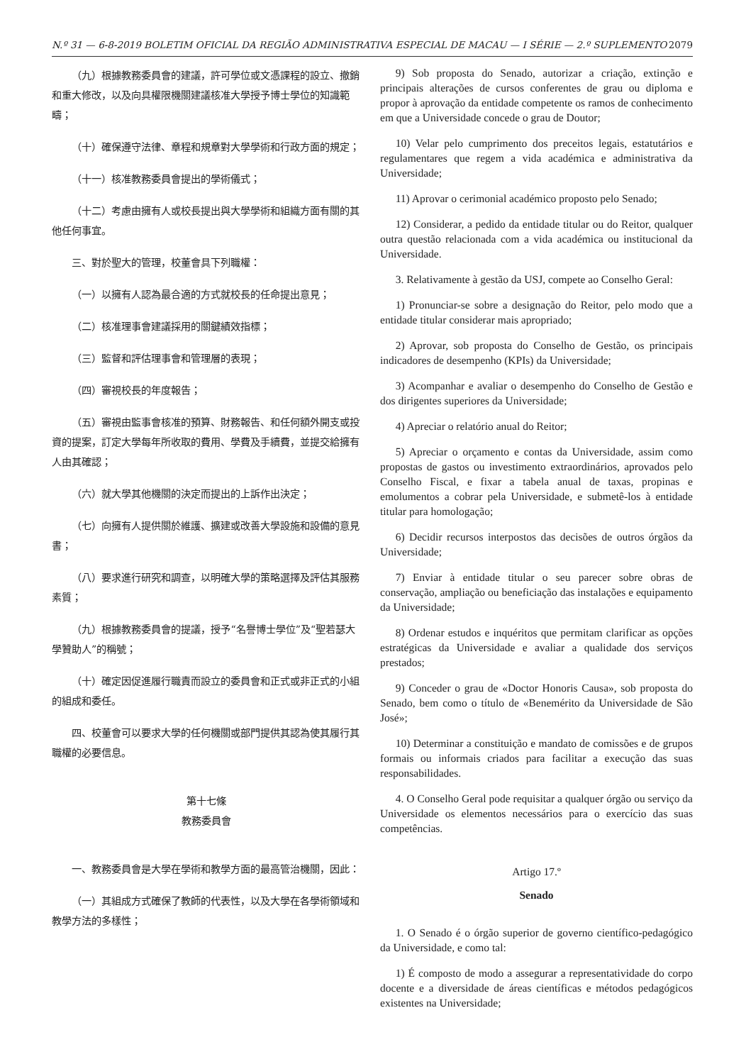N.º 31 — 6-8-2019 BOLETIM OFICIAL DA REGIÃO ADMINISTRATIVA ESPECIAL DE MACAU — I SÉRIE — 2.º SUPLEMENTO 2079
（九）根據教務委員會的建議，許可學位或文憑課程的設立、撤銷和重大修改，以及向具權限機關建議核准大學授予博士學位的知識範疇；
（十）確保遵守法律、章程和規章對大學學術和行政方面的規定；
（十一）核准教務委員會提出的學術儀式；
（十二）考慮由擁有人或校長提出與大學學術和組織方面有關的其他任何事宜。
三、對於聖大的管理，校董會具下列職權：
（一）以擁有人認為最合適的方式就校長的任命提出意見；
（二）核准理事會建議採用的關鍵績效指標；
（三）監督和評估理事會和管理層的表現；
（四）審視校長的年度報告；
（五）審視由監事會核准的預算、財務報告、和任何額外開支或投資的提案，訂定大學每年所收取的費用、學費及手續費，並提交給擁有人由其確認；
（六）就大學其他機關的決定而提出的上訴作出決定；
（七）向擁有人提供關於維護、擴建或改善大學設施和設備的意見書；
（八）要求進行研究和調查，以明確大學的策略選擇及評估其服務素質；
（九）根據教務委員會的提議，授予“名譽博士學位”及“聖若瑟大學贊助人”的稱號；
（十）確定因促進履行職責而設立的委員會和正式或非正式的小組的組成和委任。
四、校董會可以要求大學的任何機關或部門提供其認為使其履行其職權的必要信息。
第十七條
教務委員會
一、教務委員會是大學在學術和教學方面的最高管治機關，因此：
（一）其組成方式確保了教師的代表性，以及大學在各學術領域和教學方法的多樣性；
9) Sob proposta do Senado, autorizar a criação, extinção e principais alterações de cursos conferentes de grau ou diploma e propor à aprovação da entidade competente os ramos de conhecimento em que a Universidade concede o grau de Doutor;
10) Velar pelo cumprimento dos preceitos legais, estatutários e regulamentares que regem a vida académica e administrativa da Universidade;
11) Aprovar o cerimonial académico proposto pelo Senado;
12) Considerar, a pedido da entidade titular ou do Reitor, qualquer outra questão relacionada com a vida académica ou institucional da Universidade.
3. Relativamente à gestão da USJ, compete ao Conselho Geral:
1) Pronunciar-se sobre a designação do Reitor, pelo modo que a entidade titular considerar mais apropriado;
2) Aprovar, sob proposta do Conselho de Gestão, os principais indicadores de desempenho (KPIs) da Universidade;
3) Acompanhar e avaliar o desempenho do Conselho de Gestão e dos dirigentes superiores da Universidade;
4) Apreciar o relatório anual do Reitor;
5) Apreciar o orçamento e contas da Universidade, assim como propostas de gastos ou investimento extraordinários, aprovados pelo Conselho Fiscal, e fixar a tabela anual de taxas, propinas e emolumentos a cobrar pela Universidade, e submetê-los à entidade titular para homologação;
6) Decidir recursos interpostos das decisões de outros órgãos da Universidade;
7) Enviar à entidade titular o seu parecer sobre obras de conservação, ampliação ou beneficiação das instalações e equipamento da Universidade;
8) Ordenar estudos e inquéritos que permitam clarificar as opções estratégicas da Universidade e avaliar a qualidade dos serviços prestados;
9) Conceder o grau de «Doctor Honoris Causa», sob proposta do Senado, bem como o título de «Benemérito da Universidade de São José»;
10) Determinar a constituição e mandato de comissões e de grupos formais ou informais criados para facilitar a execução das suas responsabilidades.
4. O Conselho Geral pode requisitar a qualquer órgão ou serviço da Universidade os elementos necessários para o exercício das suas competências.
Artigo 17.º
Senado
1. O Senado é o órgão superior de governo científico-pedagógico da Universidade, e como tal:
1) É composto de modo a assegurar a representatividade do corpo docente e a diversidade de áreas científicas e métodos pedagógicos existentes na Universidade;